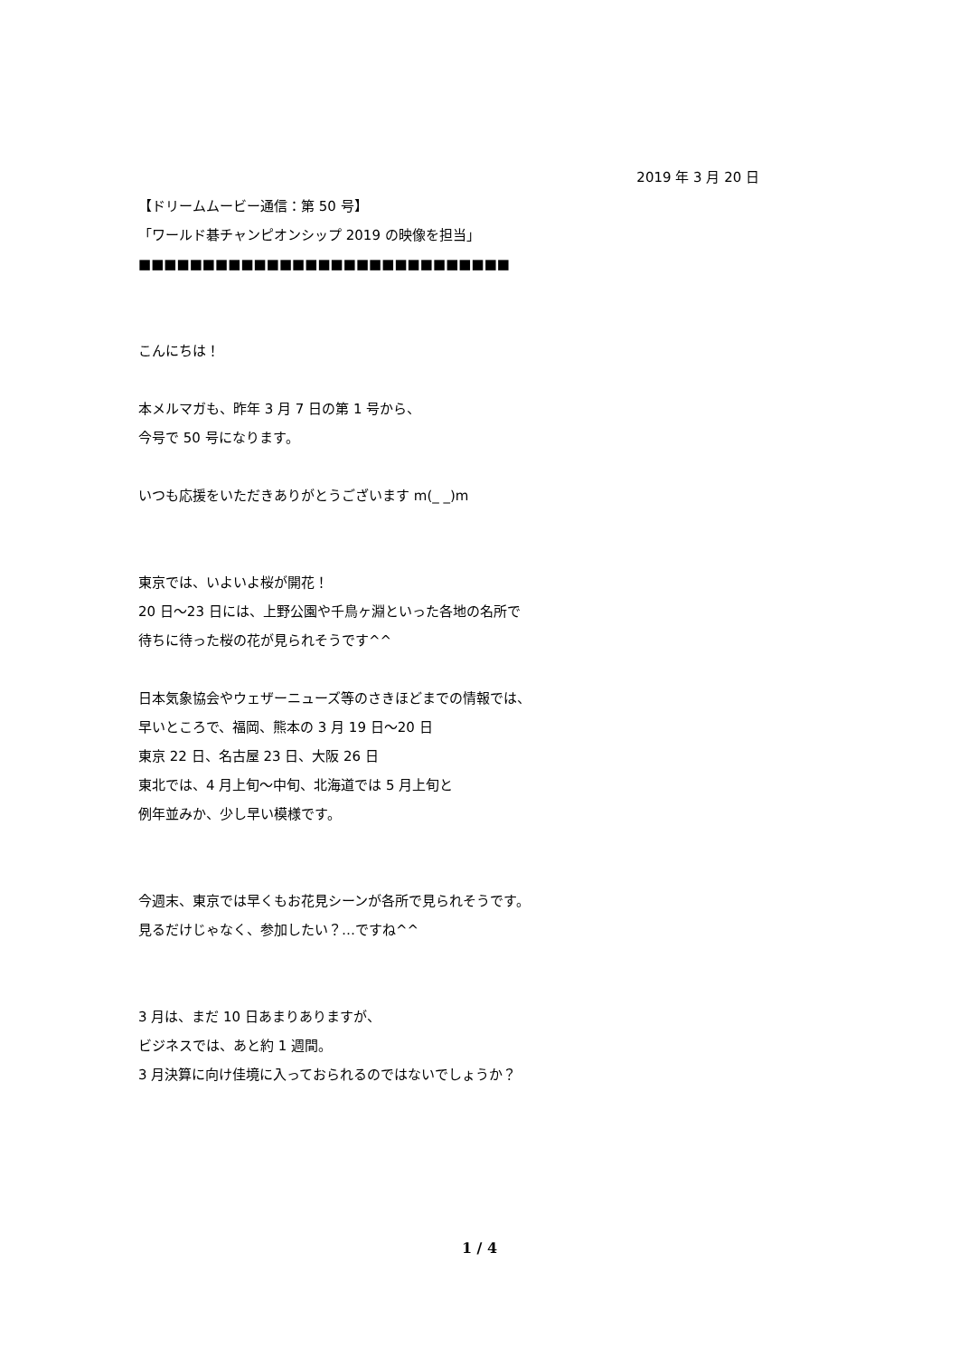2019 年 3 月 20 日
【ドリームムービー通信：第 50 号】
「ワールド碁チャンピオンシップ 2019 の映像を担当」
■■■■■■■■■■■■■■■■■■■■■■■■■■■■■
こんにちは！
本メルマガも、昨年 3 月 7 日の第 1 号から、
今号で 50 号になります。
いつも応援をいただきありがとうございます m(_ _)m
東京では、いよいよ桜が開花！
20 日～23 日には、上野公園や千鳥ヶ淵といった各地の名所で
待ちに待った桜の花が見られそうです^^
日本気象協会やウェザーニューズ等のさきほどまでの情報では、
早いところで、福岡、熊本の 3 月 19 日～20 日
東京 22 日、名古屋 23 日、大阪 26 日
東北では、4 月上旬～中旬、北海道では 5 月上旬と
例年並みか、少し早い模様です。
今週末、東京では早くもお花見シーンが各所で見られそうです。
見るだけじゃなく、参加したい？…ですね^^
3 月は、まだ 10 日あまりありますが、
ビジネスでは、あと約 1 週間。
3 月決算に向け佳境に入っておられるのではないでしょうか？
1 / 4